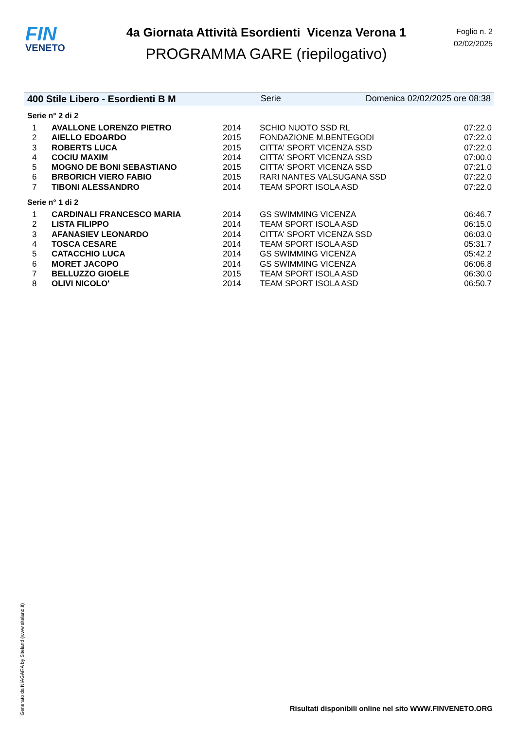FIN
VENETO
4a Giornata Attività Esordienti Vicenza Verona 1
PROGRAMMA GARE (riepilogativo)
Foglio n. 2
02/02/2025
400 Stile Libero - Esordienti B M Serie Domenica 02/02/2025 ore 08:38
Serie n° 2 di 2
| 1 | AVALLONE LORENZO PIETRO | 2014 | SCHIO NUOTO SSD RL | 07:22.0 |
| 2 | AIELLO EDOARDO | 2015 | FONDAZIONE M.BENTEGODI | 07:22.0 |
| 3 | ROBERTS LUCA | 2015 | CITTA' SPORT VICENZA SSD | 07:22.0 |
| 4 | COCIU MAXIM | 2014 | CITTA' SPORT VICENZA SSD | 07:00.0 |
| 5 | MOGNO DE BONI SEBASTIANO | 2015 | CITTA' SPORT VICENZA SSD | 07:21.0 |
| 6 | BRBORICH VIERO FABIO | 2015 | RARI NANTES VALSUGANA SSD | 07:22.0 |
| 7 | TIBONI ALESSANDRO | 2014 | TEAM SPORT ISOLA ASD | 07:22.0 |
Serie n° 1 di 2
| 1 | CARDINALI FRANCESCO MARIA | 2014 | GS SWIMMING VICENZA | 06:46.7 |
| 2 | LISTA FILIPPO | 2014 | TEAM SPORT ISOLA ASD | 06:15.0 |
| 3 | AFANASIEV LEONARDO | 2014 | CITTA' SPORT VICENZA SSD | 06:03.0 |
| 4 | TOSCA CESARE | 2014 | TEAM SPORT ISOLA ASD | 05:31.7 |
| 5 | CATACCHIO LUCA | 2014 | GS SWIMMING VICENZA | 05:42.2 |
| 6 | MORET JACOPO | 2014 | GS SWIMMING VICENZA | 06:06.8 |
| 7 | BELLUZZO GIOELE | 2015 | TEAM SPORT ISOLA ASD | 06:30.0 |
| 8 | OLIVI NICOLO' | 2014 | TEAM SPORT ISOLA ASD | 06:50.7 |
Generato da NIAGARA by Siteland (www.siteland.it)
Risultati disponibili online nel sito WWW.FINVENETO.ORG